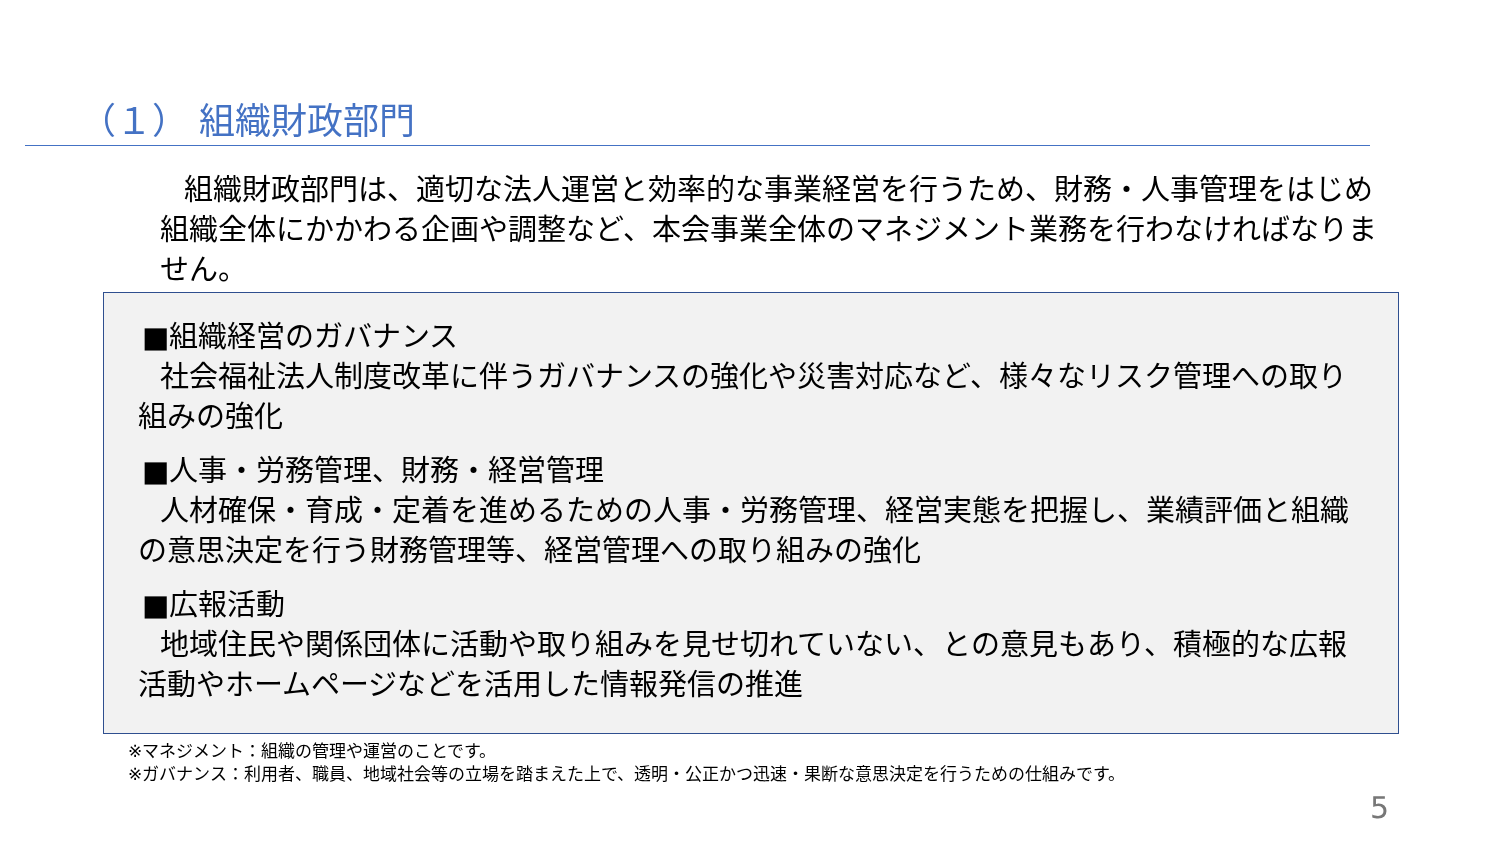（１） 組織財政部門
組織財政部門は、適切な法人運営と効率的な事業経営を行うため、財務・人事管理をはじめ組織全体にかかわる企画や調整など、本会事業全体のマネジメント業務を行わなければなりません。
■組織経営のガバナンス
社会福祉法人制度改革に伴うガバナンスの強化や災害対応など、様々なリスク管理への取り組みの強化
■人事・労務管理、財務・経営管理
人材確保・育成・定着を進めるための人事・労務管理、経営実態を把握し、業績評価と組織の意思決定を行う財務管理等、経営管理への取り組みの強化
■広報活動
地域住民や関係団体に活動や取り組みを見せ切れていない、との意見もあり、積極的な広報活動やホームページなどを活用した情報発信の推進
※マネジメント：組織の管理や運営のことです。
※ガバナンス：利用者、職員、地域社会等の立場を踏まえた上で、透明・公正かつ迅速・果断な意思決定を行うための仕組みです。
5